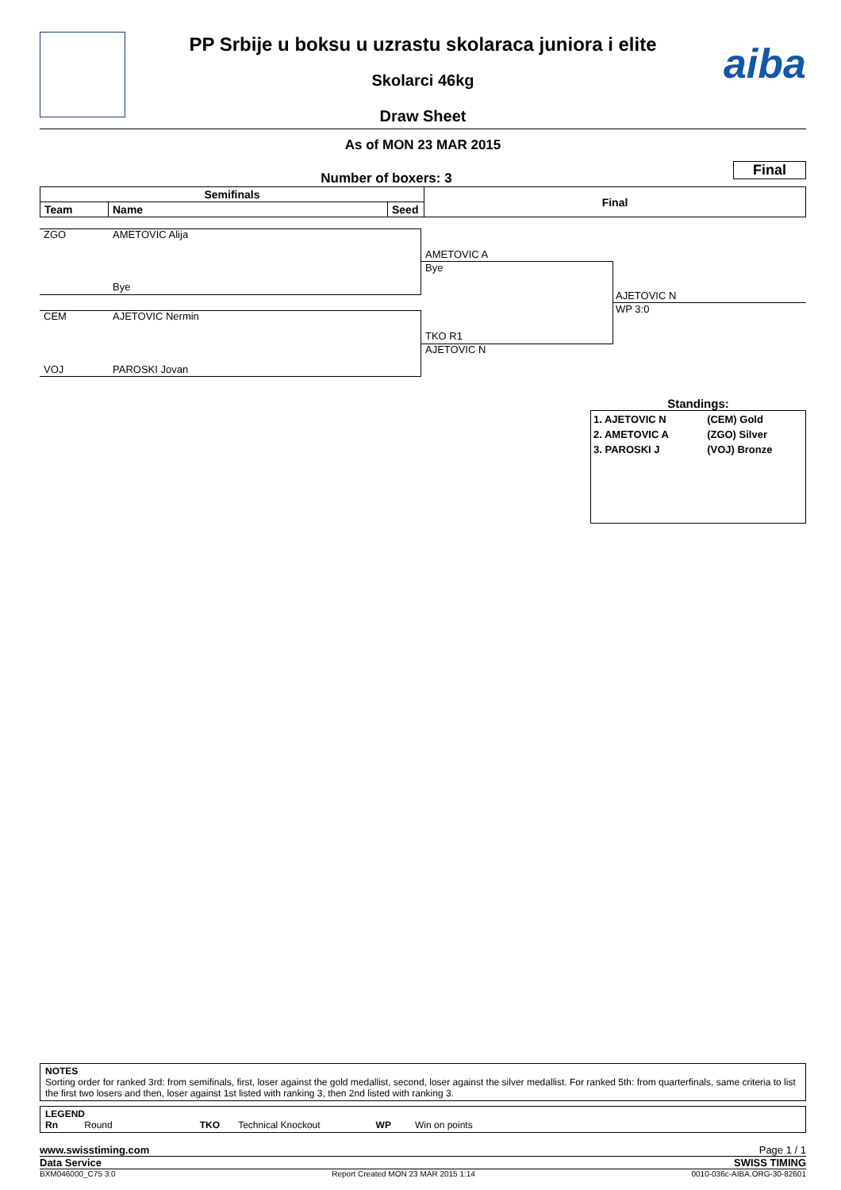aiba
PP Srbije u boksu u uzrastu skolaraca juniora i elite
Skolarci 46kg
Draw Sheet
As of MON 23 MAR 2015
Final
Number of boxers: 3
| Semifinals | | | Final |
| --- | --- | --- | --- |
| Team | Name | Seed | |
ZGO AMETOVIC Alija
Bye
CEM AJETOVIC Nermin
VOJ PAROSKI Jovan
AMETOVIC A
Bye
TKO R1
AJETOVIC N
AJETOVIC N
WP 3:0
Standings:
| 1. AJETOVIC N | (CEM) Gold |
| 2. AMETOVIC A | (ZGO) Silver |
| 3. PAROSKI J | (VOJ) Bronze |
NOTES
Sorting order for ranked 3rd: from semifinals, first, loser against the gold medallist, second, loser against the silver medallist. For ranked 5th: from quarterfinals, same criteria to list the first two losers and then, loser against 1st listed with ranking 3, then 2nd listed with ranking 3.
LEGEND
Rn Round TKO Technical Knockout WP Win on points
www.swisstiming.com Page 1 / 1
Data Service SWISS TIMING
BXM046000_C75 3.0 Report Created MON 23 MAR 2015 1:14 0010-036c-AIBA.ORG-30-82601